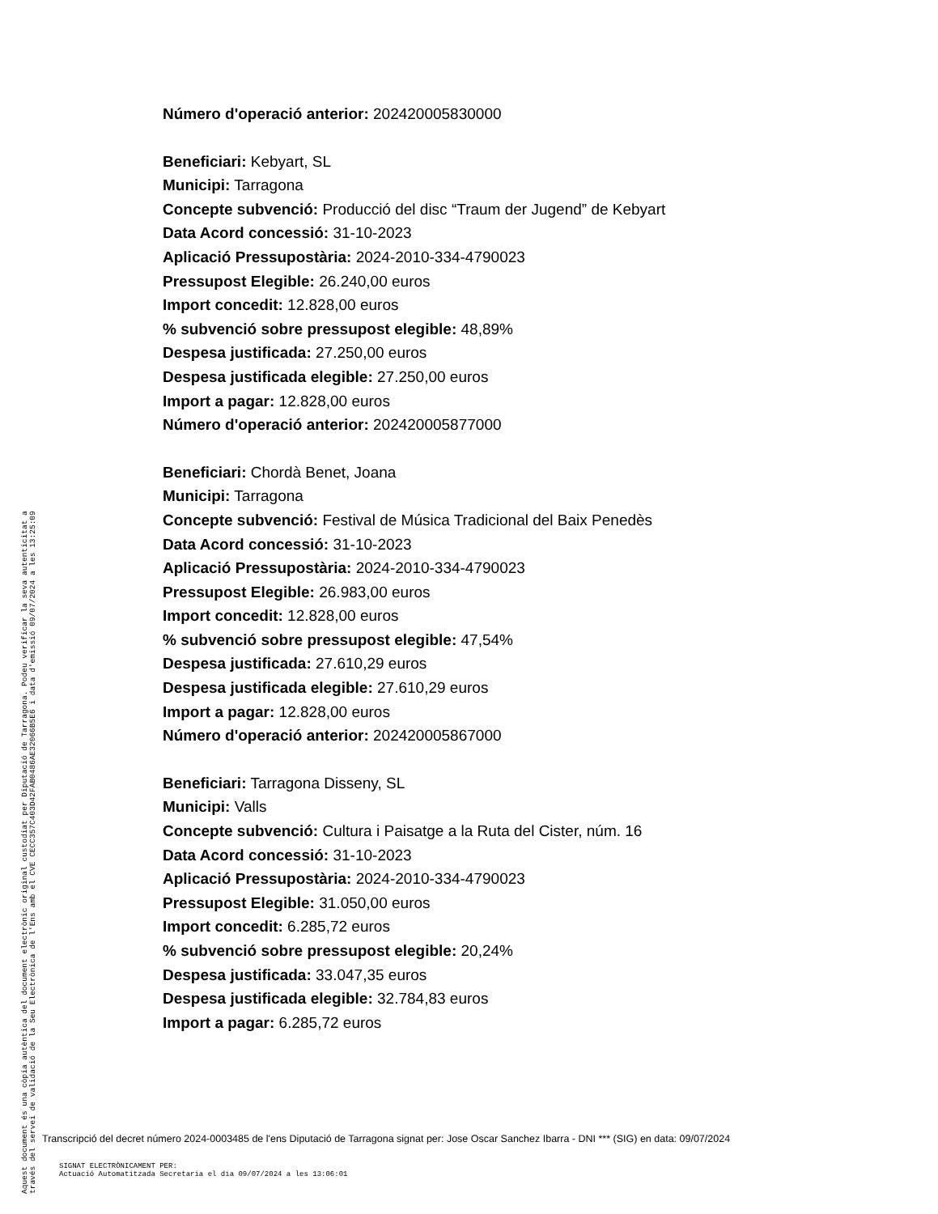Número d'operació anterior: 202420005830000
Beneficiari: Kebyart, SL
Municipi: Tarragona
Concepte subvenció: Producció del disc “Traum der Jugend” de Kebyart
Data Acord concessió: 31-10-2023
Aplicació Pressupostària: 2024-2010-334-4790023
Pressupost Elegible: 26.240,00 euros
Import concedit: 12.828,00 euros
% subvenció sobre pressupost elegible: 48,89%
Despesa justificada: 27.250,00 euros
Despesa justificada elegible: 27.250,00 euros
Import a pagar: 12.828,00 euros
Número d'operació anterior: 202420005877000
Beneficiari: Chordà Benet, Joana
Municipi: Tarragona
Concepte subvenció: Festival de Música Tradicional del Baix Penedès
Data Acord concessió: 31-10-2023
Aplicació Pressupostària: 2024-2010-334-4790023
Pressupost Elegible: 26.983,00 euros
Import concedit: 12.828,00 euros
% subvenció sobre pressupost elegible: 47,54%
Despesa justificada: 27.610,29 euros
Despesa justificada elegible: 27.610,29 euros
Import a pagar: 12.828,00 euros
Número d'operació anterior: 202420005867000
Beneficiari: Tarragona Disseny, SL
Municipi: Valls
Concepte subvenció: Cultura i Paisatge a la Ruta del Cister, núm. 16
Data Acord concessió: 31-10-2023
Aplicació Pressupostària: 2024-2010-334-4790023
Pressupost Elegible: 31.050,00 euros
Import concedit: 6.285,72 euros
% subvenció sobre pressupost elegible: 20,24%
Despesa justificada: 33.047,35 euros
Despesa justificada elegible: 32.784,83 euros
Import a pagar: 6.285,72 euros
Aquest document és una còpia autèntica del document electrònic original custodiat per Diputació de Tarragona. Podeu verificar la seva autenticitat a
través del servei de validació de la Seu Electrònica de l'Ens amb el CVE CECC357C403D42FAB0486AE32066B5E6 i data d'emissió 09/07/2024 a les 13:25:09
Transcripció del decret número 2024-0003485 de l'ens Diputació de Tarragona signat per: Jose Oscar Sanchez Ibarra - DNI *** (SIG) en data: 09/07/2024
SIGNAT ELECTRÒNICAMENT PER:
Actuació Automatitzada Secretaria el dia 09/07/2024 a les 13:06:01